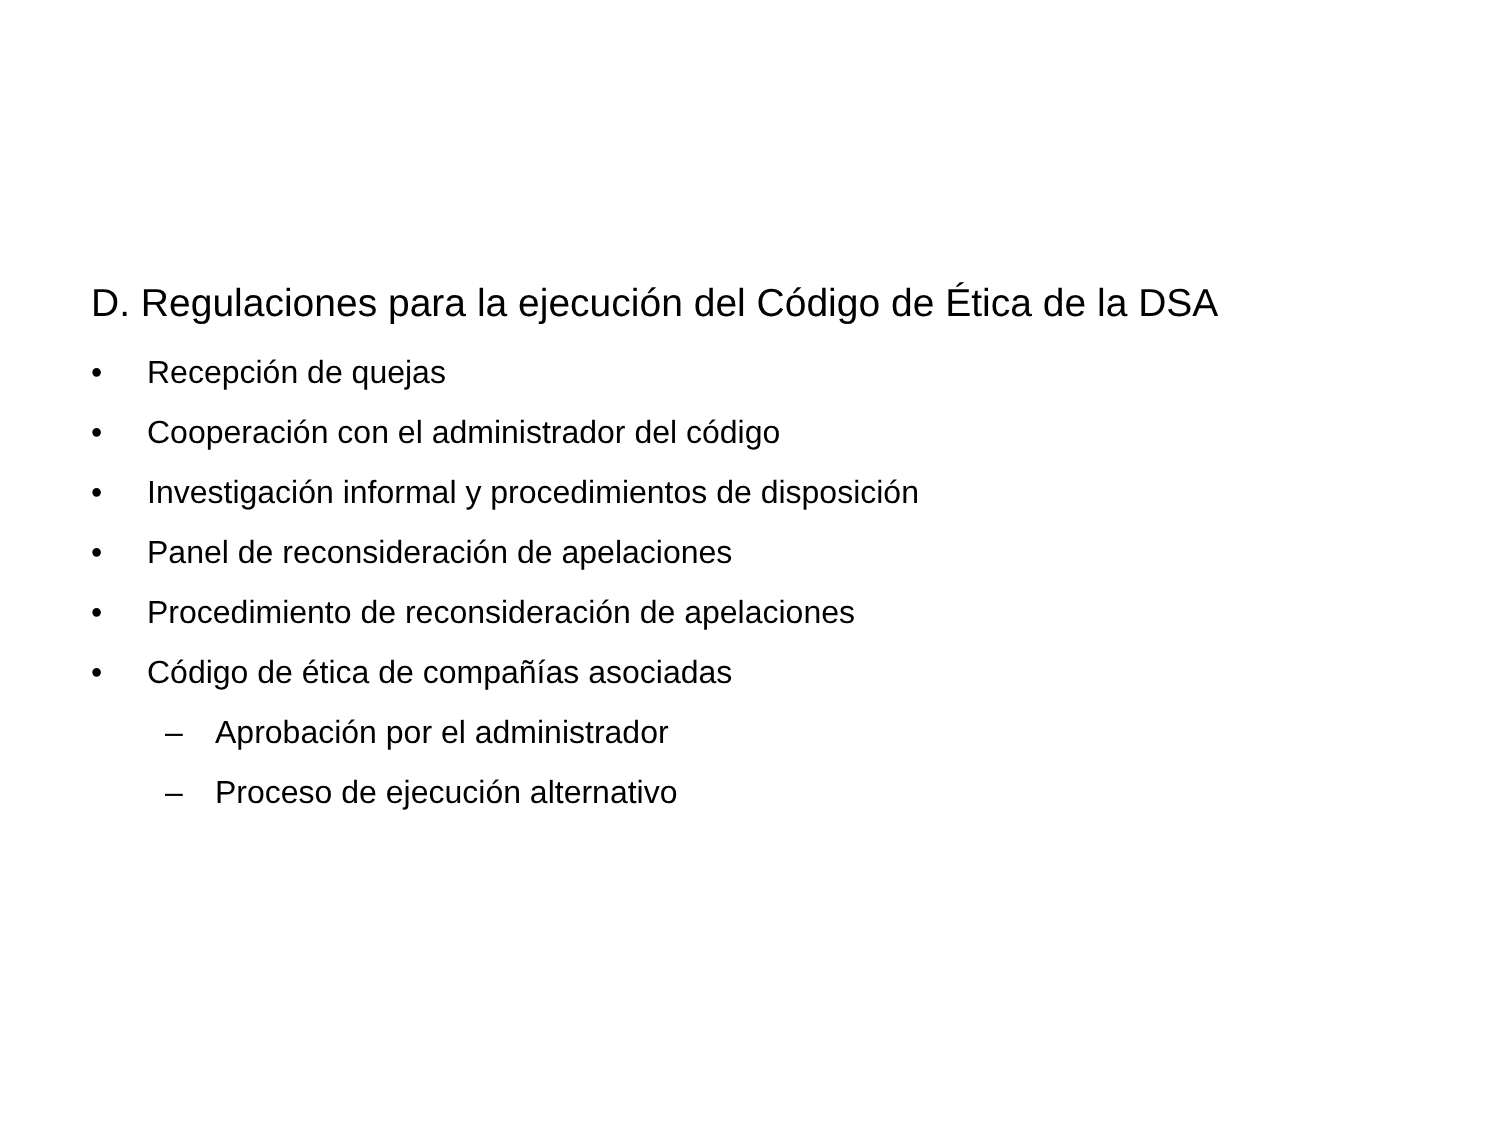D. Regulaciones para la ejecución del Código de Ética de la DSA
• Recepción de quejas
• Cooperación con el administrador del código
• Investigación informal y procedimientos de disposición
• Panel de reconsideración de apelaciones
• Procedimiento de reconsideración de apelaciones
• Código de ética de compañías asociadas
– Aprobación por el administrador
– Proceso de ejecución alternativo